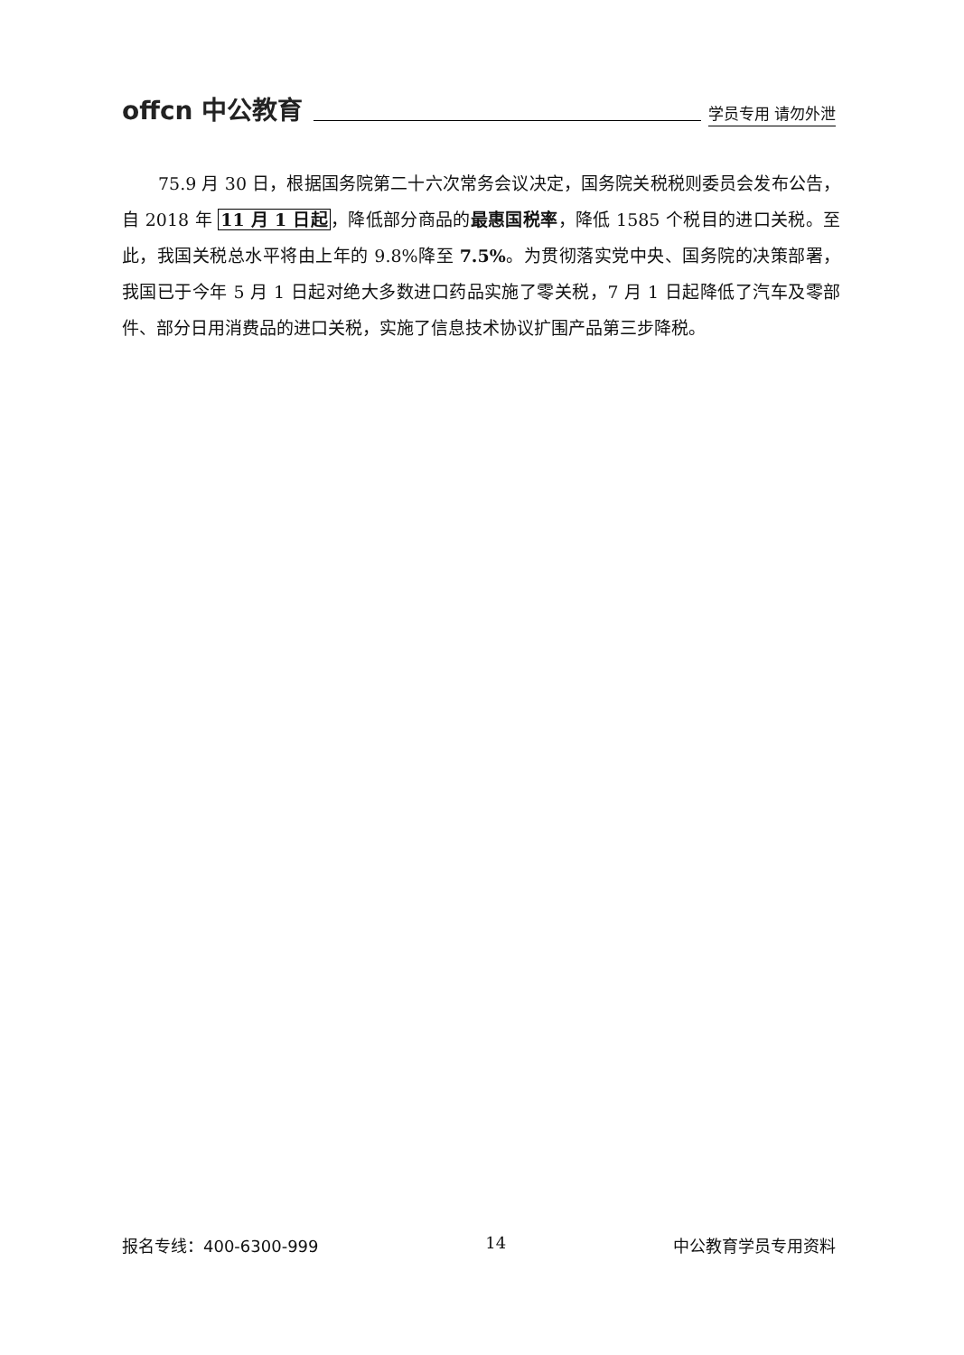offcn 中公教育 学员专用 请勿外泄
75.9 月 30 日，根据国务院第二十六次常务会议决定，国务院关税税则委员会发布公告，自 2018 年 11 月 1 日起，降低部分商品的最惠国税率，降低 1585 个税目的进口关税。至此，我国关税总水平将由上年的 9.8%降至 7.5%。为贯彻落实党中央、国务院的决策部署，我国已于今年 5 月 1 日起对绝大多数进口药品实施了零关税，7 月 1 日起降低了汽车及零部件、部分日用消费品的进口关税，实施了信息技术协议扩围产品第三步降税。
报名专线：400-6300-999 14 中公教育学员专用资料